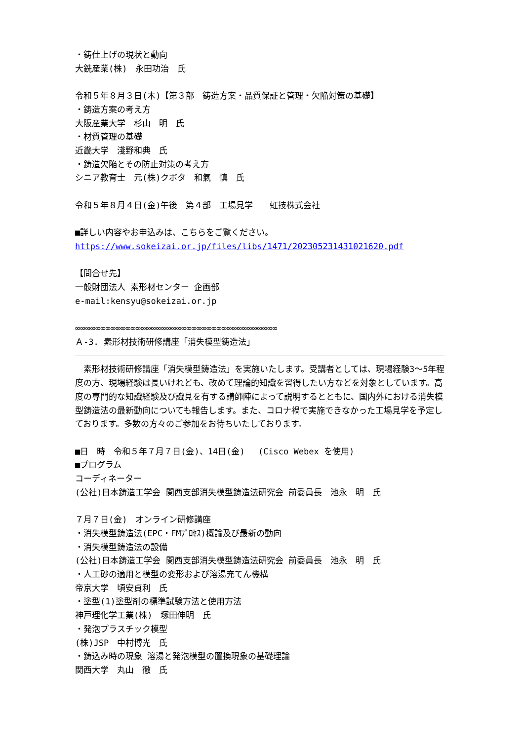・鋳仕上げの現状と動向
大銑産業(株)　永田功治　氏
令和５年８月３日(木)【第３部　鋳造方案・品質保証と管理・欠陥対策の基礎】
・鋳造方案の考え方
大阪産業大学　杉山　明　氏
・材質管理の基礎
近畿大学　淺野和典　氏
・鋳造欠陥とその防止対策の考え方
シニア教育士　元(株)クボタ　和氣　慎　氏
令和５年８月４日(金)午後　第４部　工場見学　　虹技株式会社
■詳しい内容やお申込みは、こちらをご覧ください。
https://www.sokeizai.or.jp/files/libs/1471/202305231431021620.pdf
【問合せ先】
一般財団法人 素形材センター 企画部
e-mail:kensyu@sokeizai.or.jp
∞∞∞∞∞∞∞∞∞∞∞∞∞∞∞∞∞∞∞∞∞∞∞∞∞∞∞∞∞∞∞∞∞∞∞∞∞∞∞∞
Ａ-3. 素形材技術研修講座「消失模型鋳造法」
　素形材技術研修講座「消失模型鋳造法」を実施いたします。受講者としては、現場経験3～5年程度の方、現場経験は長いけれども、改めて理論的知識を習得したい方などを対象としています。高度の専門的な知識経験及び識見を有する講師陣によって説明するとともに、国内外における消失模型鋳造法の最新動向についても報告します。また、コロナ禍で実施できなかった工場見学を予定しております。多数の方々のご参加をお待ちいたしております。
■日　時　令和５年７月７日(金)、14日(金)　 (Cisco Webex を使用)
■プログラム
コーディネーター
(公社)日本鋳造工学会 関西支部消失模型鋳造法研究会 前委員長　池永　明　氏
７月７日(金)　オンライン研修講座
・消失模型鋳造法(EPC・FMﾌﾟﾛｾｽ)概論及び最新の動向
・消失模型鋳造法の設備
(公社)日本鋳造工学会 関西支部消失模型鋳造法研究会 前委員長　池永　明　氏
・人工砂の適用と模型の変形および溶湯充てん機構
帝京大学　頃安貞利　氏
・塗型(1)塗型剤の標準試験方法と使用方法
神戸理化学工業(株)　塚田伸明　氏
・発泡プラスチック模型
(株)JSP　中村博光　氏
・鋳込み時の現象 溶湯と発泡模型の置換現象の基礎理論
関西大学　丸山　徹　氏